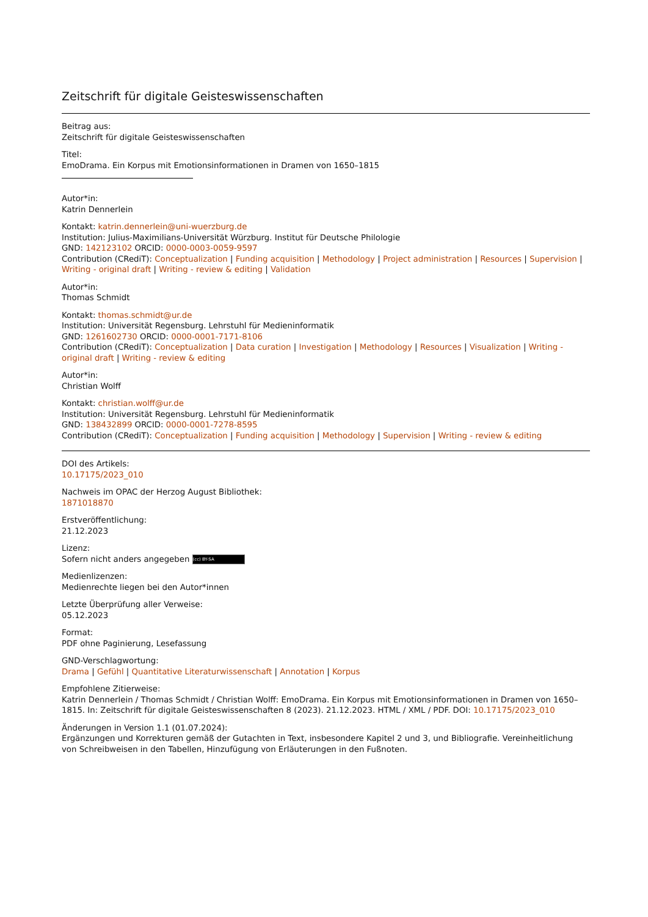Zeitschrift für digitale Geisteswissenschaften
Beitrag aus:
Zeitschrift für digitale Geisteswissenschaften
Titel:
EmoDrama. Ein Korpus mit Emotionsinformationen in Dramen von 1650–1815
Autor*in:
Katrin Dennerlein
Kontakt: katrin.dennerlein@uni-wuerzburg.de
Institution: Julius-Maximilians-Universität Würzburg. Institut für Deutsche Philologie
GND: 142123102 ORCID: 0000-0003-0059-9597
Contribution (CRediT): Conceptualization | Funding acquisition | Methodology | Project administration | Resources | Supervision | Writing - original draft | Writing - review & editing | Validation
Autor*in:
Thomas Schmidt
Kontakt: thomas.schmidt@ur.de
Institution: Universität Regensburg. Lehrstuhl für Medieninformatik
GND: 1261602730 ORCID: 0000-0001-7171-8106
Contribution (CRediT): Conceptualization | Data curation | Investigation | Methodology | Resources | Visualization | Writing - original draft | Writing - review & editing
Autor*in:
Christian Wolff
Kontakt: christian.wolff@ur.de
Institution: Universität Regensburg. Lehrstuhl für Medieninformatik
GND: 138432899 ORCID: 0000-0001-7278-8595
Contribution (CRediT): Conceptualization | Funding acquisition | Methodology | Supervision | Writing - review & editing
DOI des Artikels:
10.17175/2023_010
Nachweis im OPAC der Herzog August Bibliothek:
1871018870
Erstveröffentlichung:
21.12.2023
Lizenz:
Sofern nicht anders angegeben (cc) BY-SA
Medienlizenzen:
Medienrechte liegen bei den Autor*innen
Letzte Überprüfung aller Verweise:
05.12.2023
Format:
PDF ohne Paginierung, Lesefassung
GND-Verschlagwortung:
Drama | Gefühl | Quantitative Literaturwissenschaft | Annotation | Korpus
Empfohlene Zitierweise:
Katrin Dennerlein / Thomas Schmidt / Christian Wolff: EmoDrama. Ein Korpus mit Emotionsinformationen in Dramen von 1650–1815. In: Zeitschrift für digitale Geisteswissenschaften 8 (2023). 21.12.2023. HTML / XML / PDF. DOI: 10.17175/2023_010
Änderungen in Version 1.1 (01.07.2024):
Ergänzungen und Korrekturen gemäß der Gutachten in Text, insbesondere Kapitel 2 und 3, und Bibliografie. Vereinheitlichung von Schreibweisen in den Tabellen, Hinzufügung von Erläuterungen in den Fußnoten.